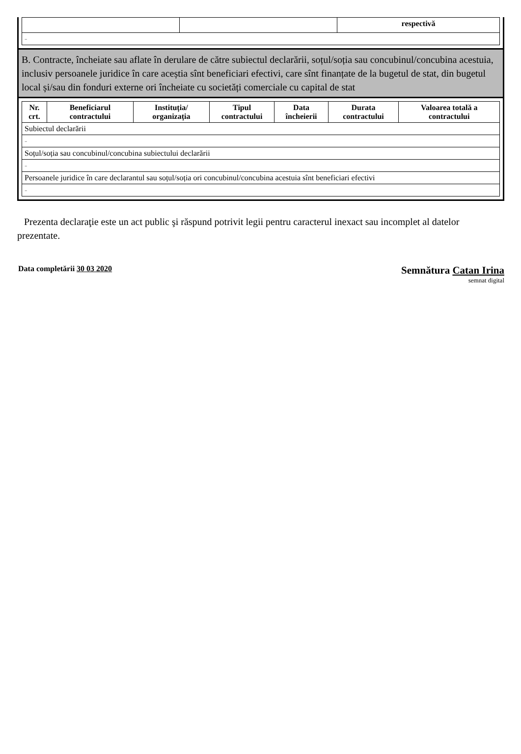| | | respectivă |
| - | | |
B. Contracte, încheiate sau aflate în derulare de către subiectul declarării, soțul/soția sau concubinul/concubina acestuia, inclusiv persoanele juridice în care aceștia sînt beneficiari efectivi, care sînt finanțate de la bugetul de stat, din bugetul local și/sau din fonduri externe ori încheiate cu societăți comerciale cu capital de stat
| Nr. crt. | Beneficiarul contractului | Instituția/ organizația | Tipul contractului | Data încheierii | Durata contractului | Valoarea totală a contractului |
| --- | --- | --- | --- | --- | --- | --- |
| Subiectul declarării | | | | | | |
| - | | | | | | |
| Soțul/soția sau concubinul/concubina subiectului declarării | | | | | | |
| - | | | | | | |
| Persoanele juridice în care declarantul sau soțul/soția ori concubinul/concubina acestuia sînt beneficiari efectivi | | | | | | |
| - | | | | | | |
Prezenta declaraţie este un act public şi răspund potrivit legii pentru caracterul inexact sau incomplet al datelor prezentate.
Data completării 30 03 2020
Semnătura Catan Irina
semnat digital